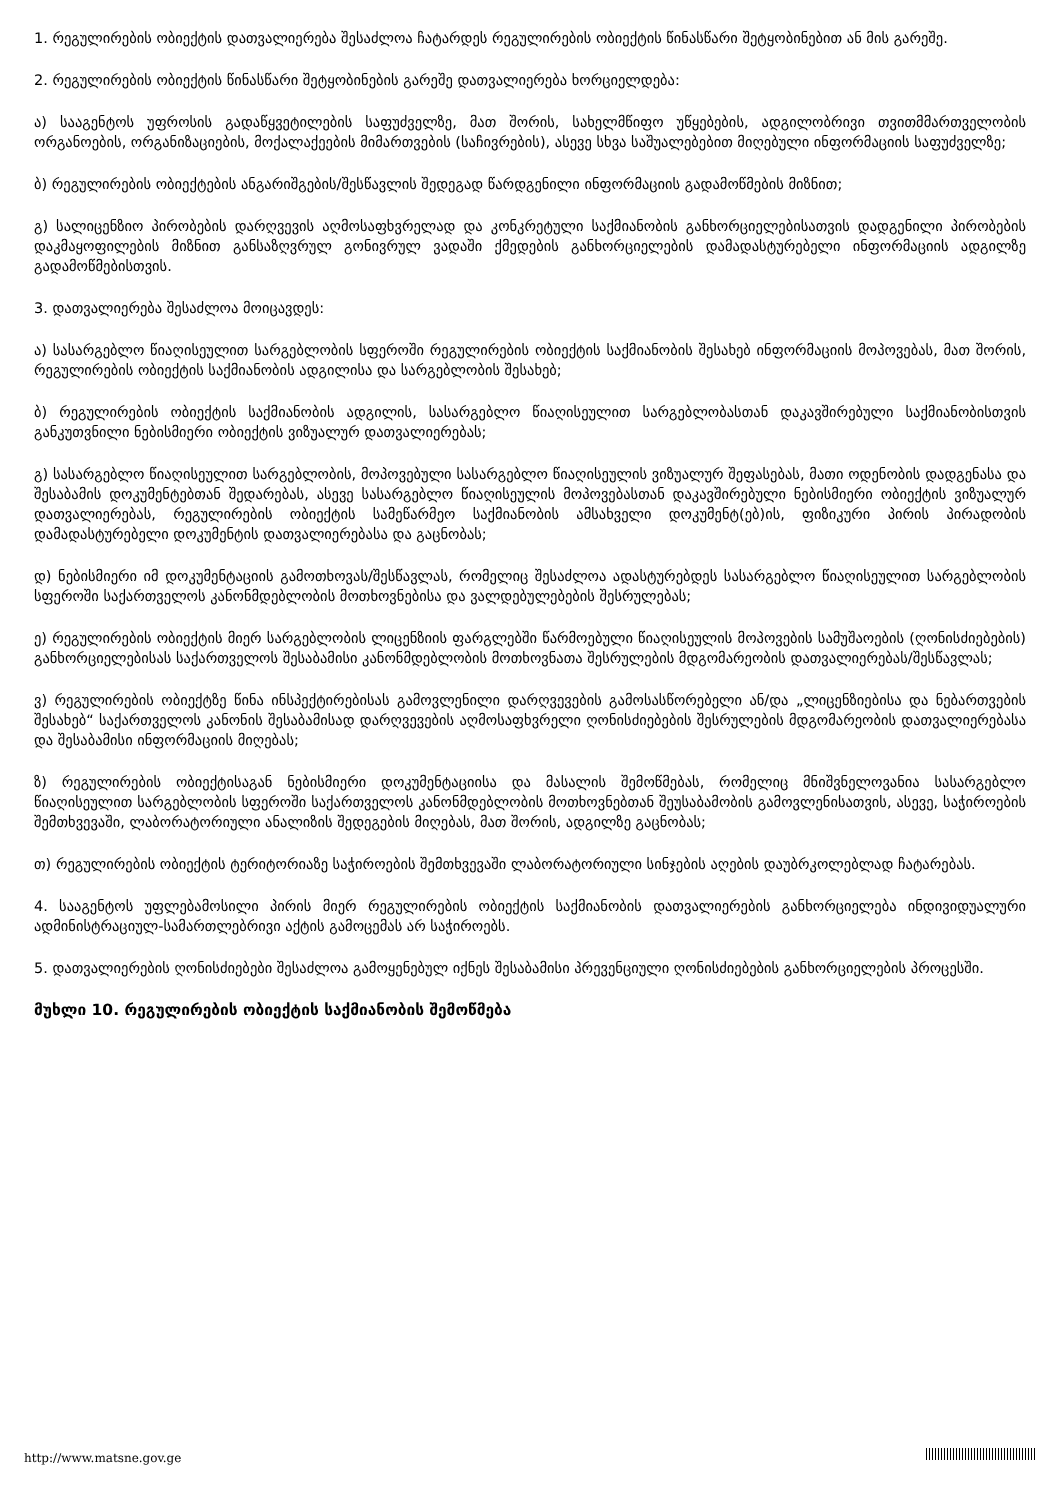1. რეგულირების ობიექტის დათვალიერება შესაძლოა ჩატარდეს რეგულირების ობიექტის წინასწარი შეტყობინებით ან მის გარეშე.
2. რეგულირების ობიექტის წინასწარი შეტყობინების გარეშე დათვალიერება ხორციელდება:
ა) სააგენტოს უფროსის გადაწყვეტილების საფუძველზე, მათ შორის, სახელმწიფო უწყებების, ადგილობრივი თვითმმართველობის ორგანოების, ორგანიზაციების, მოქალაქეების მიმართვების (საჩივრების), ასევე სხვა საშუალებებით მიღებული ინფორმაციის საფუძველზე;
ბ) რეგულირების ობიექტების ანგარიშგების/შესწავლის შედეგად წარდგენილი ინფორმაციის გადამოწმების მიზნით;
გ) სალიცენზიო პირობების დარღვევის აღმოსაფხვრელად და კონკრეტული საქმიანობის განხორციელებისათვის დადგენილი პირობების დაკმაყოფილების მიზნით განსაზღვრულ გონივრულ ვადაში ქმედების განხორციელების დამადასტურებელი ინფორმაციის ადგილზე გადამოწმებისთვის.
3. დათვალიერება შესაძლოა მოიცავდეს:
ა) სასარგებლო წიაღისეულით სარგებლობის სფეროში რეგულირების ობიექტის საქმიანობის შესახებ ინფორმაციის მოპოვებას, მათ შორის, რეგულირების ობიექტის საქმიანობის ადგილისა და სარგებლობის შესახებ;
ბ) რეგულირების ობიექტის საქმიანობის ადგილის, სასარგებლო წიაღისეულით სარგებლობასთან დაკავშირებული საქმიანობისთვის განკუთვნილი ნებისმიერი ობიექტის ვიზუალურ დათვალიერებას;
გ) სასარგებლო წიაღისეულით სარგებლობის, მოპოვებული სასარგებლო წიაღისეულის ვიზუალურ შეფასებას, მათი ოდენობის დადგენასა და შესაბამის დოკუმენტებთან შედარებას, ასევე სასარგებლო წიაღისეულის მოპოვებასთან დაკავშირებული ნებისმიერი ობიექტის ვიზუალურ დათვალიერებას, რეგულირების ობიექტის სამეწარმეო საქმიანობის ამსახველი დოკუმენტ(ებ)ის, ფიზიკური პირის პირადობის დამადასტურებელი დოკუმენტის დათვალიერებასა და გაცნობას;
დ) ნებისმიერი იმ დოკუმენტაციის გამოთხოვას/შესწავლას, რომელიც შესაძლოა ადასტურებდეს სასარგებლო წიაღისეულით სარგებლობის სფეროში საქართველოს კანონმდებლობის მოთხოვნებისა და ვალდებულებების შესრულებას;
ე) რეგულირების ობიექტის მიერ სარგებლობის ლიცენზიის ფარგლებში წარმოებული წიაღისეულის მოპოვების სამუშაოების (ღონისძიებების) განხორციელებისას საქართველოს შესაბამისი კანონმდებლობის მოთხოვნათა შესრულების მდგომარეობის დათვალიერებას/შესწავლას;
ვ) რეგულირების ობიექტზე წინა ინსპექტირებისას გამოვლენილი დარღვევების გამოსასწორებელი ან/და „ლიცენზიებისა და ნებართვების შესახებ“ საქართველოს კანონის შესაბამისად დარღვევების აღმოსაფხვრელი ღონისძიებების შესრულების მდგომარეობის დათვალიერებასა და შესაბამისი ინფორმაციის მიღებას;
ზ) რეგულირების ობიექტისაგან ნებისმიერი დოკუმენტაციისა და მასალის შემოწმებას, რომელიც მნიშვნელოვანია სასარგებლო წიაღისეულით სარგებლობის სფეროში საქართველოს კანონმდებლობის მოთხოვნებთან შეუსაბამობის გამოვლენისათვის, ასევე, საჭიროების შემთხვევაში, ლაბორატორიული ანალიზის შედეგების მიღებას, მათ შორის, ადგილზე გაცნობას;
თ) რეგულირების ობიექტის ტერიტორიაზე საჭიროების შემთხვევაში ლაბორატორიული სინჯების აღების დაუბრკოლებლად ჩატარებას.
4. სააგენტოს უფლებამოსილი პირის მიერ რეგულირების ობიექტის საქმიანობის დათვალიერების განხორციელება ინდივიდუალური ადმინისტრაციულ-სამართლებრივი აქტის გამოცემას არ საჭიროებს.
5. დათვალიერების ღონისძიებები შესაძლოა გამოყენებულ იქნეს შესაბამისი პრევენციული ღონისძიებების განხორციელების პროცესში.
მუხლი 10. რეგულირების ობიექტის საქმიანობის შემოწმება
http://www.matsne.gov.ge